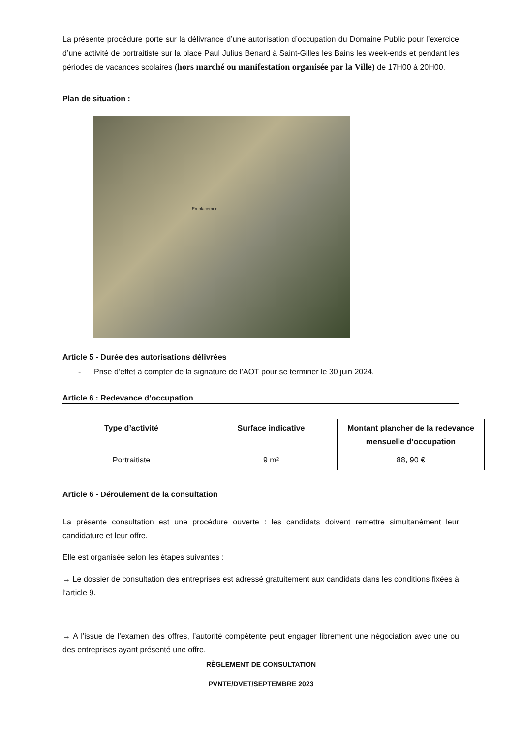La présente procédure porte sur la délivrance d’une autorisation d’occupation du Domaine Public pour l’exercice d’une activité de portraitiste sur la place Paul Julius Benard à Saint-Gilles les Bains les week-ends et pendant les périodes de vacances scolaires (hors marché ou manifestation organisée par la Ville) de 17H00 à 20H00.
Plan de situation :
Emplacement
Article 5 - Durée des autorisations délivrées
- Prise d’effet à compter de la signature de l’AOT pour se terminer le 30 juin 2024.
Article 6 : Redevance d’occupation
| Type d’activité | Surface indicative | Montant plancher de la redevance mensuelle d’occupation |
| --- | --- | --- |
| Portraitiste | 9 m² | 88, 90 € |
Article 6 - Déroulement de la consultation
La présente consultation est une procédure ouverte : les candidats doivent remettre simultanément leur candidature et leur offre.
Elle est organisée selon les étapes suivantes :
→ Le dossier de consultation des entreprises est adressé gratuitement aux candidats dans les conditions fixées à l’article 9.
→ A l’issue de l’examen des offres, l’autorité compétente peut engager librement une négociation avec une ou des entreprises ayant présenté une offre.
RÈGLEMENT DE CONSULTATION
PVNTE/DVET/SEPTEMBRE 2023